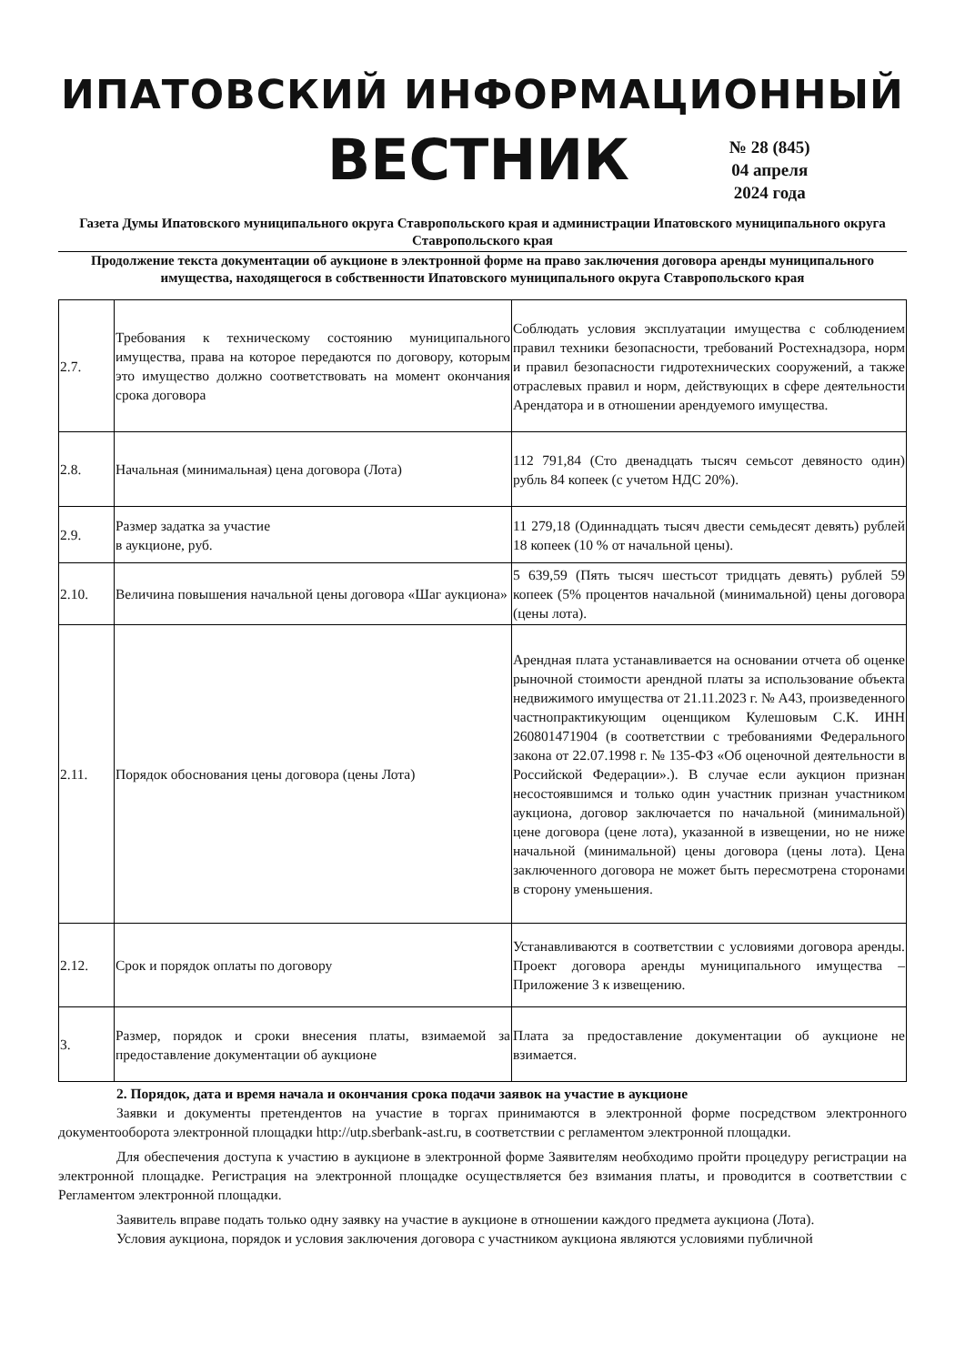ИПАТОВСКИЙ ИНФОРМАЦИОННЫЙ
ВЕСТНИК
№ 28 (845)
04 апреля
2024 года
Газета Думы Ипатовского муниципального округа Ставропольского края и администрации Ипатовского муниципального округа Ставропольского края
Продолжение текста документации об аукционе в электронной форме на право заключения договора аренды муниципального имущества, находящегося в собственности Ипатовского муниципального округа Ставропольского края
| 2.7. | Требования к техническому состоянию муниципального имущества, права на которое передаются по договору, которым это имущество должно соответствовать на момент окончания срока договора | Соблюдать условия эксплуатации имущества с соблюдением правил техники безопасности, требований Ростехнадзора, норм и правил безопасности гидротехнических сооружений, а также отраслевых правил и норм, действующих в сфере деятельности Арендатора и в отношении арендуемого имущества. |
| 2.8. | Начальная (минимальная) цена договора (Лота) | 112 791,84 (Сто двенадцать тысяч семьсот девяносто один) рубль 84 копеек (с учетом НДС 20%). |
| 2.9. | Размер задатка за участие в аукционе, руб. | 11 279,18 (Одиннадцать тысяч двести семьдесят девять) рублей 18 копеек (10 % от начальной цены). |
| 2.10. | Величина повышения начальной цены договора «Шаг аукциона» | 5 639,59 (Пять тысяч шестьсот тридцать девять) рублей 59 копеек (5% процентов начальной (минимальной) цены договора (цены лота). |
| 2.11. | Порядок обоснования цены договора (цены Лота) | Арендная плата устанавливается на основании отчета об оценке рыночной стоимости арендной платы за использование объекта недвижимого имущества от 21.11.2023 г. № А43, произведенного частнопрактикующим оценщиком Кулешовым С.К. ИНН 260801471904 (в соответствии с требованиями Федерального закона от 22.07.1998 г. № 135-ФЗ «Об оценочной деятельности в Российской Федерации».). В случае если аукцион признан несостоявшимся и только один участник признан участником аукциона, договор заключается по начальной (минимальной) цене договора (цене лота), указанной в извещении, но не ниже начальной (минимальной) цены договора (цены лота). Цена заключенного договора не может быть пересмотрена сторонами в сторону уменьшения. |
| 2.12. | Срок и порядок оплаты по договору | Устанавливаются в соответствии с условиями договора аренды. Проект договора аренды муниципального имущества – Приложение 3 к извещению. |
| 3. | Размер, порядок и сроки внесения платы, взимаемой за предоставление документации об аукционе | Плата за предоставление документации об аукционе не взимается. |
2. Порядок, дата и время начала и окончания срока подачи заявок на участие в аукционе
Заявки и документы претендентов на участие в торгах принимаются в электронной форме посредством электронного документооборота электронной площадки http://utp.sberbank-ast.ru, в соответствии с регламентом электронной площадки.
Для обеспечения доступа к участию в аукционе в электронной форме Заявителям необходимо пройти процедуру регистрации на электронной площадке. Регистрация на электронной площадке осуществляется без взимания платы, и проводится в соответствии с Регламентом электронной площадки.
Заявитель вправе подать только одну заявку на участие в аукционе в отношении каждого предмета аукциона (Лота).
Условия аукциона, порядок и условия заключения договора с участником аукциона являются условиями публичной